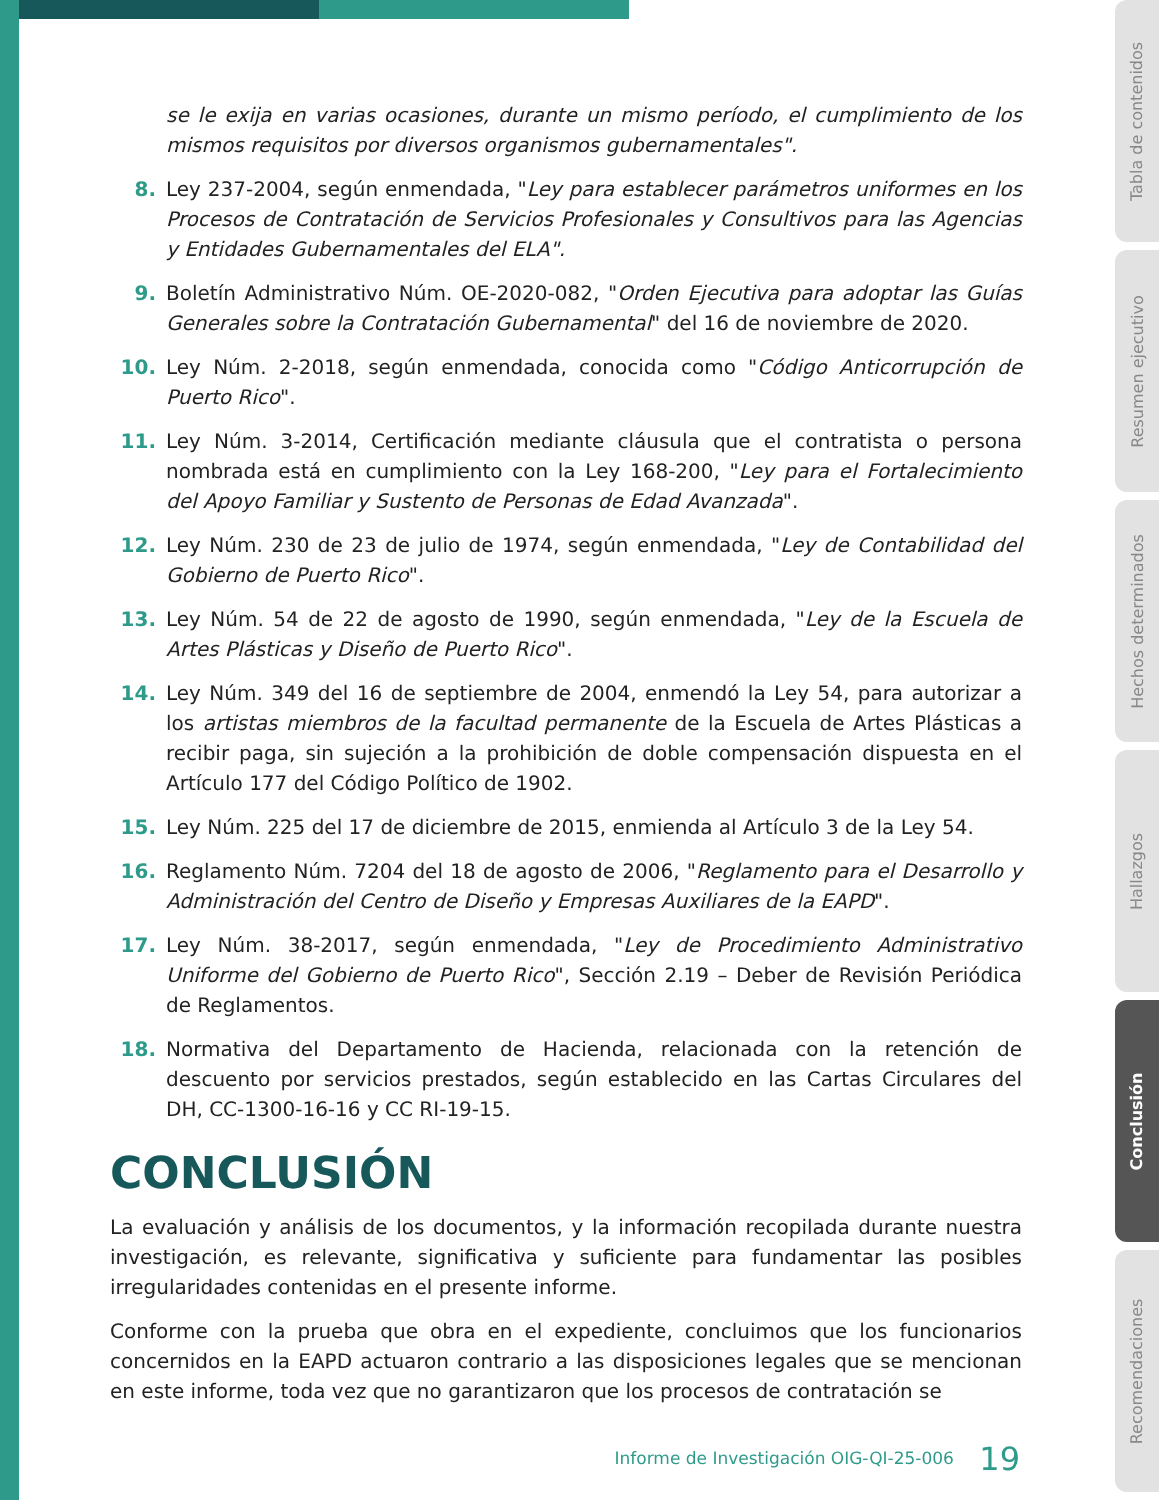se le exija en varias ocasiones, durante un mismo período, el cumplimiento de los mismos requisitos por diversos organismos gubernamentales".
8. Ley 237-2004, según enmendada, "Ley para establecer parámetros uniformes en los Procesos de Contratación de Servicios Profesionales y Consultivos para las Agencias y Entidades Gubernamentales del ELA".
9. Boletín Administrativo Núm. OE-2020-082, "Orden Ejecutiva para adoptar las Guías Generales sobre la Contratación Gubernamental" del 16 de noviembre de 2020.
10. Ley Núm. 2-2018, según enmendada, conocida como "Código Anticorrupción de Puerto Rico".
11. Ley Núm. 3-2014, Certificación mediante cláusula que el contratista o persona nombrada está en cumplimiento con la Ley 168-200, "Ley para el Fortalecimiento del Apoyo Familiar y Sustento de Personas de Edad Avanzada".
12. Ley Núm. 230 de 23 de julio de 1974, según enmendada, "Ley de Contabilidad del Gobierno de Puerto Rico".
13. Ley Núm. 54 de 22 de agosto de 1990, según enmendada, "Ley de la Escuela de Artes Plásticas y Diseño de Puerto Rico".
14. Ley Núm. 349 del 16 de septiembre de 2004, enmendó la Ley 54, para autorizar a los artistas miembros de la facultad permanente de la Escuela de Artes Plásticas a recibir paga, sin sujeción a la prohibición de doble compensación dispuesta en el Artículo 177 del Código Político de 1902.
15. Ley Núm. 225 del 17 de diciembre de 2015, enmienda al Artículo 3 de la Ley 54.
16. Reglamento Núm. 7204 del 18 de agosto de 2006, "Reglamento para el Desarrollo y Administración del Centro de Diseño y Empresas Auxiliares de la EAPD".
17. Ley Núm. 38-2017, según enmendada, "Ley de Procedimiento Administrativo Uniforme del Gobierno de Puerto Rico", Sección 2.19 – Deber de Revisión Periódica de Reglamentos.
18. Normativa del Departamento de Hacienda, relacionada con la retención de descuento por servicios prestados, según establecido en las Cartas Circulares del DH, CC-1300-16-16 y CC RI-19-15.
CONCLUSIÓN
La evaluación y análisis de los documentos, y la información recopilada durante nuestra investigación, es relevante, significativa y suficiente para fundamentar las posibles irregularidades contenidas en el presente informe.
Conforme con la prueba que obra en el expediente, concluimos que los funcionarios concernidos en la EAPD actuaron contrario a las disposiciones legales que se mencionan en este informe, toda vez que no garantizaron que los procesos de contratación se
Informe de Investigación OIG-QI-25-006 19
Tabla de contenidos
Resumen ejecutivo
Hechos determinados
Hallazgos
Conclusión
Recomendaciones